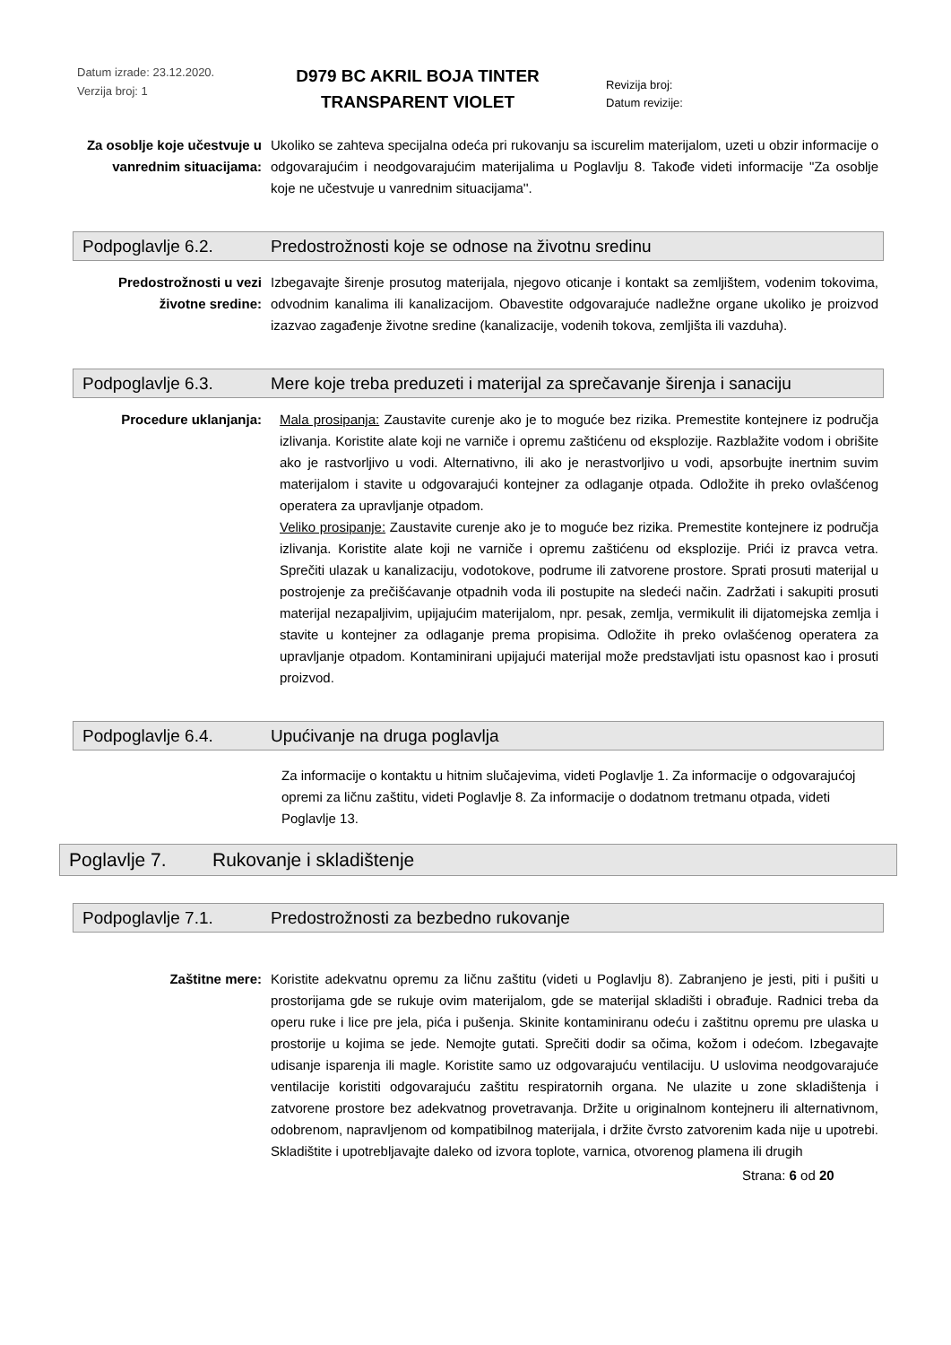Datum izrade: 23.12.2020.
Verzija broj: 1
D979 BC AKRIL BOJA TINTER
TRANSPARENT VIOLET
Revizija broj:
Datum revizije:
Za osoblje koje učestvuje u vanrednim situacijama:
Ukoliko se zahteva specijalna odeća pri rukovanju sa iscurelim materijalom, uzeti u obzir informacije o odgovarajućim i neodgovarajućim materijalima u Poglavlju 8. Takođe videti informacije "Za osoblje koje ne učestvuje u vanrednim situacijama''.
Podpoglavlje 6.2. Predostrožnosti koje se odnose na životnu sredinu
Predostrožnosti u vezi životne sredine:
Izbegavajte širenje prosutog materijala, njegovo oticanje i kontakt sa zemljištem, vodenim tokovima, odvodnim kanalima ili kanalizacijom. Obavestite odgovarajuće nadležne organe ukoliko je proizvod izazvao zagađenje životne sredine (kanalizacije, vodenih tokova, zemljišta ili vazduha).
Podpoglavlje 6.3. Mere koje treba preduzeti i materijal za sprečavanje širenja i sanaciju
Procedure uklanjanja: Mala prosipanja: Zaustavite curenje ako je to moguće bez rizika. Premestite kontejnere iz područja izlivanja. Koristite alate koji ne varniče i opremu zaštićenu od eksplozije. Razblažite vodom i obrišite ako je rastvorljivo u vodi. Alternativno, ili ako je nerastvorljivo u vodi, apsorbujte inertnim suvim materijalom i stavite u odgovarajući kontejner za odlaganje otpada. Odložite ih preko ovlašćenog operatera za upravljanje otpadom.
Veliko prosipanje: Zaustavite curenje ako je to moguće bez rizika. Premestite kontejnere iz područja izlivanja. Koristite alate koji ne varniče i opremu zaštićenu od eksplozije. Prići iz pravca vetra. Sprečiti ulazak u kanalizaciju, vodotokove, podrume ili zatvorene prostore. Sprati prosuti materijal u postrojenje za prečišćavanje otpadnih voda ili postupite na sledeći način. Zadržati i sakupiti prosuti materijal nezapaljivim, upijajućim materijalom, npr. pesak, zemlja, vermikulit ili dijatomejska zemlja i stavite u kontejner za odlaganje prema propisima. Odložite ih preko ovlašćenog operatera za upravljanje otpadom. Kontaminirani upijajući materijal može predstavljati istu opasnost kao i prosuti proizvod.
Podpoglavlje 6.4. Upućivanje na druga poglavlja
Za informacije o kontaktu u hitnim slučajevima, videti Poglavlje 1. Za informacije o odgovarajućoj opremi za ličnu zaštitu, videti Poglavlje 8. Za informacije o dodatnom tretmanu otpada, videti Poglavlje 13.
Poglavlje 7. Rukovanje i skladištenje
Podpoglavlje 7.1. Predostrožnosti za bezbedno rukovanje
Zaštitne mere: Koristite adekvatnu opremu za ličnu zaštitu (videti u Poglavlju 8). Zabranjeno je jesti, piti i pušiti u prostorijama gde se rukuje ovim materijalom, gde se materijal skladišti i obrađuje. Radnici treba da operu ruke i lice pre jela, pića i pušenja. Skinite kontaminiranu odeću i zaštitnu opremu pre ulaska u prostorije u kojima se jede. Nemojte gutati. Sprečiti dodir sa očima, kožom i odećom. Izbegavajte udisanje isparenja ili magle. Koristite samo uz odgovarajuću ventilaciju. U uslovima neodgovarajuće ventilacije koristiti odgovarajuću zaštitu respiratornih organa. Ne ulazite u zone skladištenja i zatvorene prostore bez adekvatnog provetravanja. Držite u originalnom kontejneru ili alternativnom, odobrenom, napravljenom od kompatibilnog materijala, i držite čvrsto zatvorenim kada nije u upotrebi. Skladištite i upotrebljavajte daleko od izvora toplote, varnica, otvorenog plamena ili drugih
Strana: 6 od 20